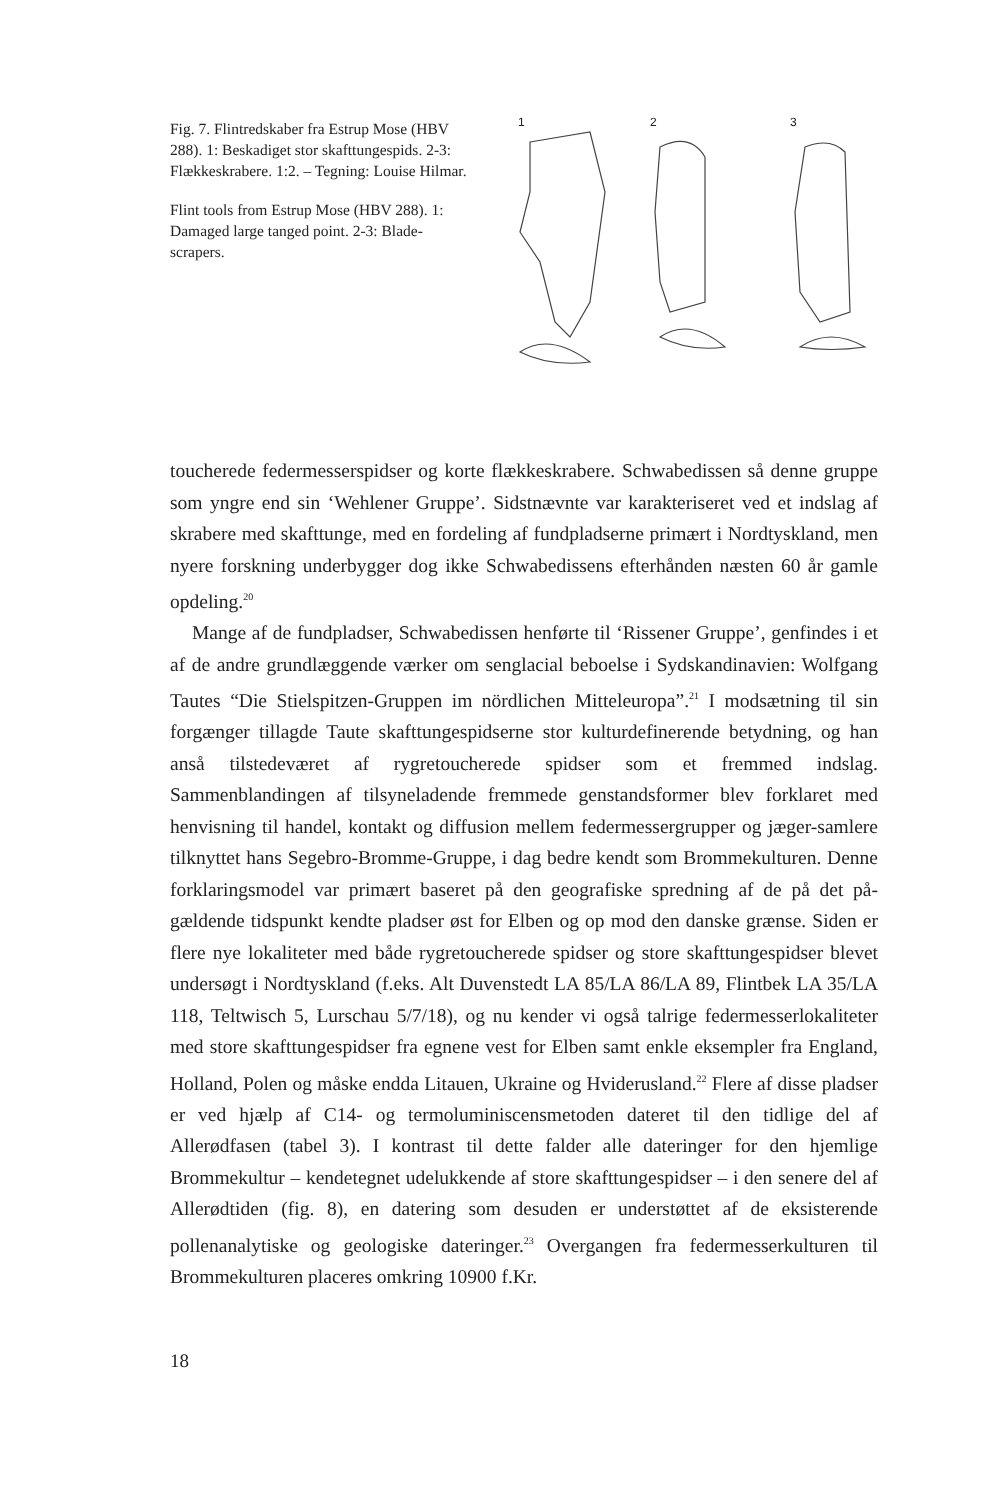Fig. 7. Flintredskaber fra Estrup Mose (HBV 288). 1: Beskadiget stor skaft­tungespids. 2-3: Flækkeskrabere. 1:2. – Tegning: Louise Hilmar.
Flint tools from Estrup Mose (HBV 288). 1: Damaged large tanged point. 2-3: Blade-scrapers.
1
2
3
toucherede federmesserspidser og korte flækkeskrabere. Schwabedissen så denne gruppe som yngre end sin ‘Wehlener Gruppe’. Sidstnævnte var karak­teriseret ved et indslag af skrabere med skafttunge, med en fordeling af fund­pladserne primært i Nordtyskland, men nyere forskning underbygger dog ikke Schwabedissens efterhånden næsten 60 år gamle opdeling.<sup>20</sup>
Mange af de fundpladser, Schwabedissen henførte til ‘Rissener Gruppe’, genfindes i et af de andre grundlæggende værker om senglacial beboelse i Syd­skandinavien: Wolfgang Tautes “Die Stielspitzen-Gruppen im nördlichen Mit­teleuropa”.<sup>21</sup> I modsætning til sin forgænger tillagde Taute skafttungespidserne stor kulturdefinerende betydning, og han anså tilstedeværet af rygretoucherede spidser som et fremmed indslag. Sammenblandingen af tilsyneladende frem­mede genstandsformer blev forklaret med henvisning til handel, kontakt og diffusion mellem federmessergrupper og jæger-samlere tilknyttet hans Sege­bro-Bromme-Gruppe, i dag bedre kendt som Brommekulturen. Denne forkla­ringsmodel var primært baseret på den geografiske spredning af de på det på­gældende tidspunkt kendte pladser øst for Elben og op mod den danske grænse. Siden er flere nye lokaliteter med både rygretoucherede spidser og store skaft­tungespidser blevet undersøgt i Nordtyskland (f.eks. Alt Duvenstedt LA 85/LA 86/LA 89, Flintbek LA 35/LA 118, Teltwisch 5, Lurschau 5/7/18), og nu kender vi også talrige federmesserlokaliteter med store skafttungespidser fra egnene vest for Elben samt enkle eksempler fra England, Holland, Polen og måske endda Litauen, Ukraine og Hviderusland.<sup>22</sup> Flere af disse pladser er ved hjælp af C14- og termoluminiscensmetoden dateret til den tidlige del af Allerødfasen (tabel 3). I kontrast til dette falder alle dateringer for den hjemlige Brommekul­tur – kendetegnet udelukkende af store skafttungespidser – i den senere del af Allerødtiden (fig. 8), en datering som desuden er understøttet af de eksisterende pollenanalytiske og geologiske dateringer.<sup>23</sup> Overgangen fra federmesserkultu­ren til Brommekulturen placeres omkring 10900 f.Kr.
18